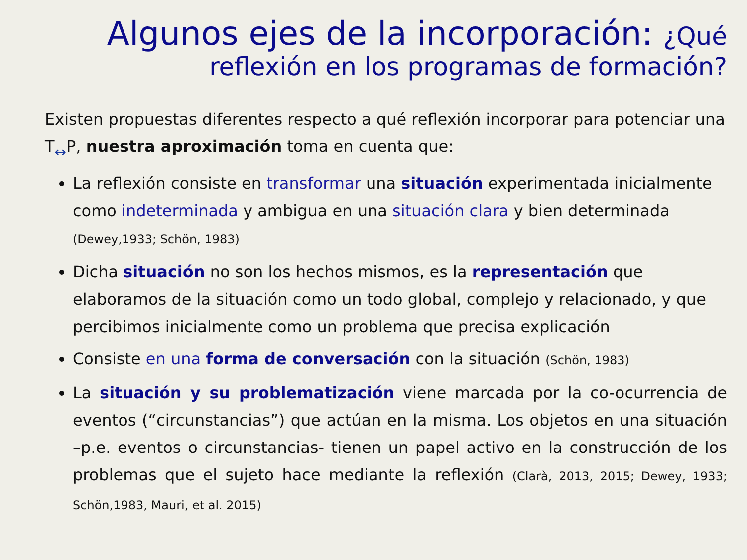Algunos ejes de la incorporación: ¿Qué reflexión en los programas de formación?
Existen propuestas diferentes respecto a qué reflexión incorporar para potenciar una T↔P, nuestra aproximación toma en cuenta que:
La reflexión consiste en transformar una situación experimentada inicialmente como indeterminada y ambigua en una situación clara y bien determinada (Dewey,1933; Schön, 1983)
Dicha situación no son los hechos mismos, es la representación que elaboramos de la situación como un todo global, complejo y relacionado, y que percibimos inicialmente como un problema que precisa explicación
Consiste en una forma de conversación con la situación (Schön, 1983)
La situación y su problematización viene marcada por la co-ocurrencia de eventos (“circunstancias”) que actúan en la misma. Los objetos en una situación –p.e. eventos o circunstancias- tienen un papel activo en la construcción de los problemas que el sujeto hace mediante la reflexión (Clarà, 2013, 2015; Dewey, 1933; Schön,1983, Mauri, et al. 2015)